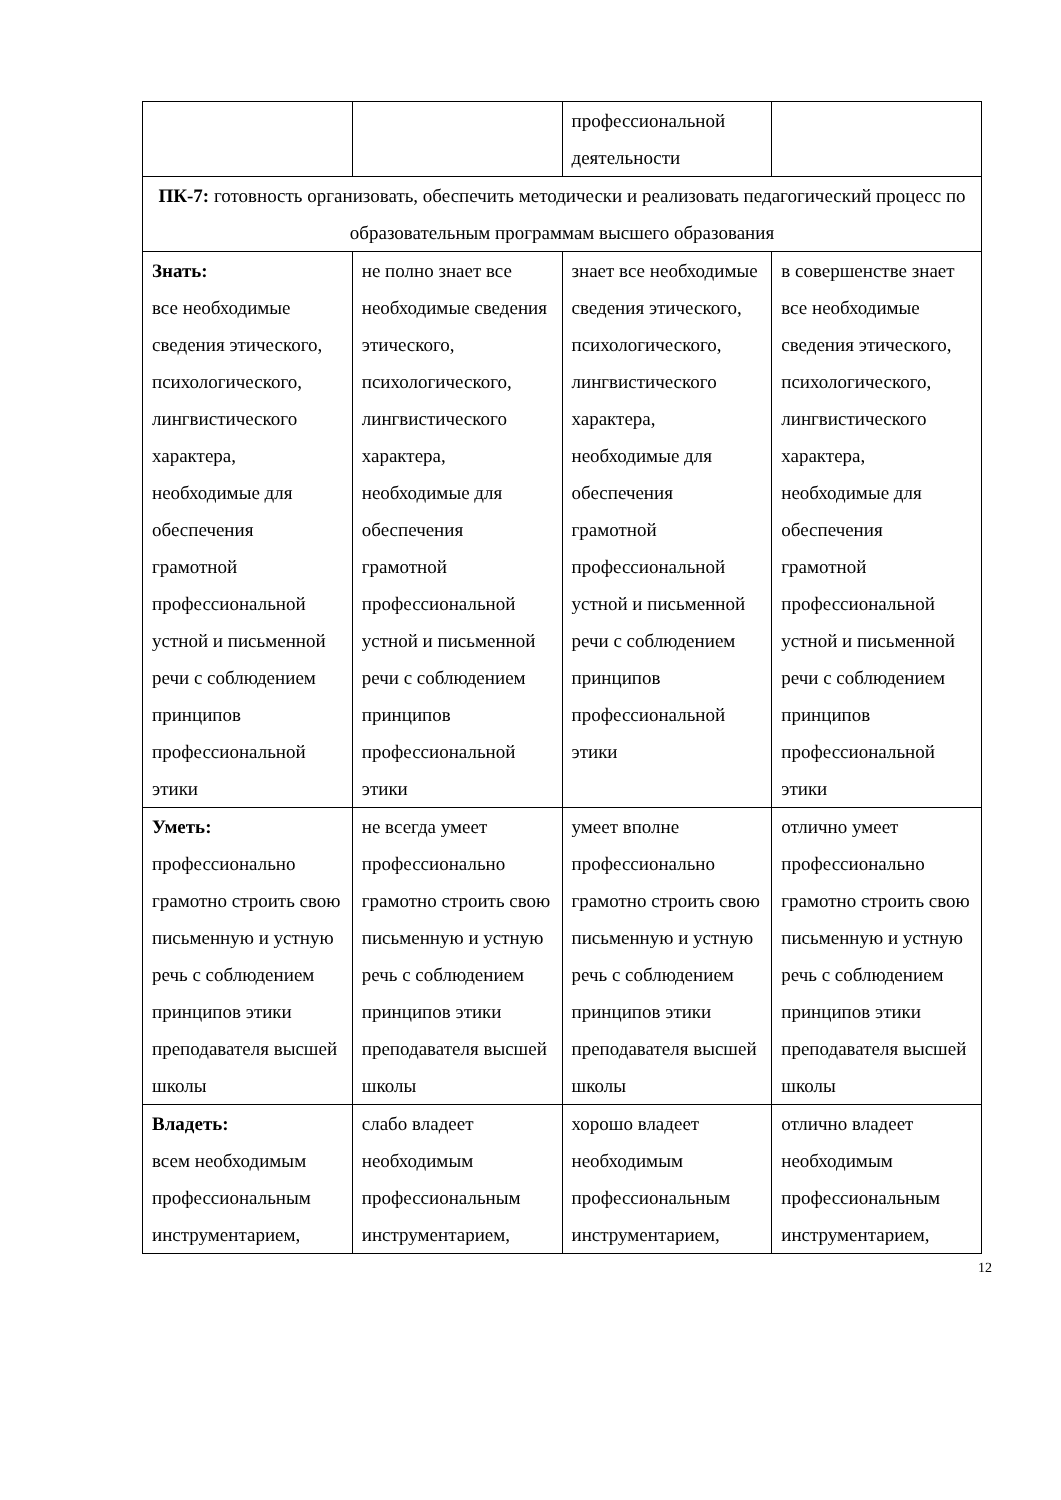| | | профессиональной деятельности | |
| ПК-7: готовность организовать, обеспечить методически и реализовать педагогический процесс по образовательным программам высшего образования | | | |
| Знать: все необходимые сведения этического, психологического, лингвистического характера, необходимые для обеспечения грамотной профессиональной устной и письменной речи с соблюдением принципов профессиональной этики | не полно знает все необходимые сведения этического, психологического, лингвистического характера, необходимые для обеспечения грамотной профессиональной устной и письменной речи с соблюдением принципов профессиональной этики | знает все необходимые сведения этического, психологического, лингвистического характера, необходимые для обеспечения грамотной профессиональной устной и письменной речи с соблюдением принципов профессиональной этики | в совершенстве знает все необходимые сведения этического, психологического, лингвистического характера, необходимые для обеспечения грамотной профессиональной устной и письменной речи с соблюдением принципов профессиональной этики |
| Уметь: профессионально грамотно строить свою письменную и устную речь с соблюдением принципов этики преподавателя высшей школы | не всегда умеет профессионально грамотно строить свою письменную и устную речь с соблюдением принципов этики преподавателя высшей школы | умеет вполне профессионально грамотно строить свою письменную и устную речь с соблюдением принципов этики преподавателя высшей школы | отлично умеет профессионально грамотно строить свою письменную и устную речь с соблюдением принципов этики преподавателя высшей школы |
| Владеть: всем необходимым профессиональным инструментарием, | слабо владеет необходимым профессиональным инструментарием, | хорошо владеет необходимым профессиональным инструментарием, | отлично владеет необходимым профессиональным инструментарием, |
12